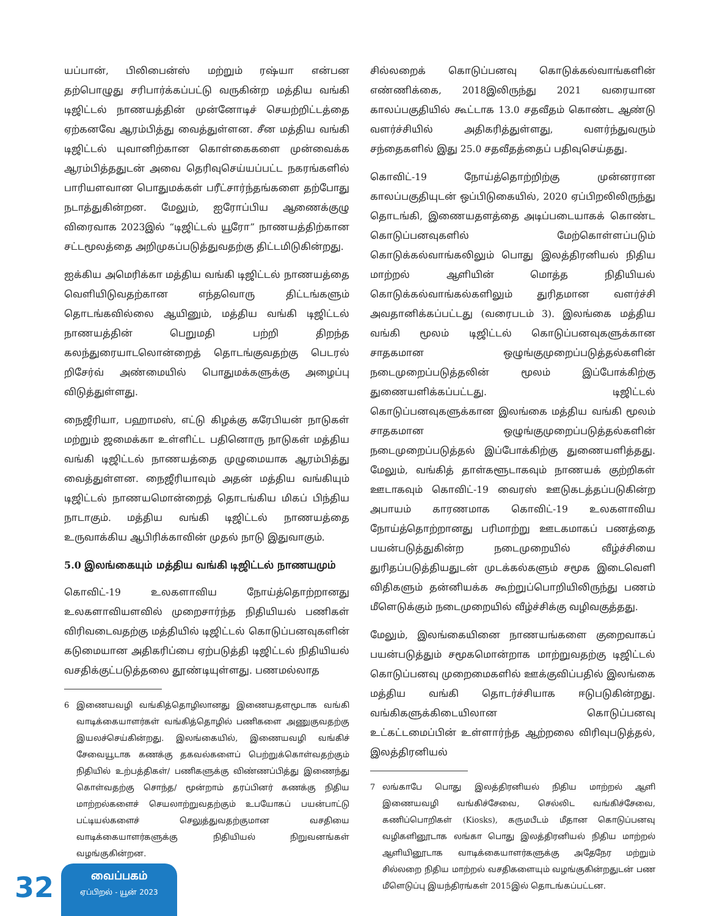யப்பான், பிலிபைன்ஸ் மற்றும் ரஷ்யா என்பன தற்பொழுது சரிபார்க்கப்பட்டு வருகின்ற மத்திய வங்கி டிஜிட்டல் நாணயத்தின் முன்னோடிச் செயற்றிட்டத்தை ஏற்கனவே ஆரம்பித்து வைத்துள்ளன. சீன மத்திய வங்கி டிஜிட்டல் யுவானிற்கான கொள்கைகளை முன்வைக்க ஆரம்பித்ததுடன் அவை தெரிவுசெய்யப்பட்ட நகரங்களில் பாரியளவான பொதுமக்கள் பரீட்சார்ந்தங்களை தற்போது நடாத்துகின்றன. மேலும், ஐரோப்பிய ஆணைக்குழு விரைவாக 2023இல் “டிஜிட்டல் யூரோ” நாணயத்திற்கான சட்டமூலத்தை அறிமுகப்படுத்துவதற்கு திட்டமிடுகின்றது.
ஐக்கிய அமெரிக்கா மத்திய வங்கி டிஜிட்டல் நாணயத்தை வெளியிடுவதற்கான எந்தவொரு திட்டங்களும் தொடங்கவில்லை ஆயினும், மத்திய வங்கி டிஜிட்டல் நாணயத்தின் பெறுமதி பற்றி திறந்த கலந்துரையாடலொன்றைத் தொடங்குவதற்கு பெடரல் றிசேர்வ் அண்மையில் பொதுமக்களுக்கு அழைப்பு விடுத்துள்ளது.
நைஜீரியா, பஹாமஸ், எட்டு கிழக்கு கரேபியன் நாடுகள் மற்றும் ஜமைக்கா உள்ளிட்ட பதினொரு நாடுகள் மத்திய வங்கி டிஜிட்டல் நாணயத்தை முழுமையாக ஆரம்பித்து வைத்துள்ளன. நைஜீரியாவும் அதன் மத்திய வங்கியும் டிஜிட்டல் நாணயமொன்றைத் தொடங்கிய மிகப் பிந்திய நாடாகும். மத்திய வங்கி டிஜிட்டல் நாணயத்தை உருவாக்கிய ஆபிரிக்காவின் முதல் நாடு இதுவாகும்.
5.0 இலங்கையும் மத்திய வங்கி டிஜிட்டல் நாணயமும்
கொவிட்-19 உலகளாவிய நோய்த்தொற்றானது உலகளாவியளவில் முறைசார்ந்த நிதியியல் பணிகள் விரிவடைவதற்கு மத்தியில் டிஜிட்டல் கொடுப்பனவுகளின் கடுமையான அதிகரிப்பை ஏற்படுத்தி டிஜிட்டல் நிதியியல் வசதிக்குட்படுத்தலை தூண்டியுள்ளது. பணமல்லாத
6 இணையவழி வங்கித்தொழிலானது இணையதளமூடாக வங்கி வாடிக்கையாளர்கள் வங்கித்தொழில் பணிகளை அணுகுவதற்கு இயலச்செய்கின்றது. இலங்கையில், இணையவழி வங்கிச் சேவையூடாக கணக்கு தகவல்களைப் பெற்றுக்கொள்வதற்கும் நிதியில் உற்பத்திகள்/ பணிகளுக்கு விண்ணப்பித்து இணைந்து கொள்வதற்கு சொந்த/ மூன்றாம் தரப்பினர் கணக்கு நிதிய மாற்றல்களைச் செயலாற்றுவதற்கும் உபயோகப் பயன்பாட்டு பட்டியல்களைச் செலுத்துவதற்குமான வசதியை வாடிக்கையாளர்களுக்கு நிதியியல் நிறுவனங்கள் வழங்குகின்றன.
சில்லறைக் கொடுப்பனவு கொடுக்கல்வாங்களின் எண்ணிக்கை, 2018இலிருந்து 2021 வரையான காலப்பகுதியில் கூட்டாக 13.0 சதவீதம் கொண்ட ஆண்டு வளர்ச்சியில் அதிகரித்துள்ளது, வளர்ந்துவரும் சந்தைகளில் இது 25.0 சதவீதத்தைப் பதிவுசெய்தது.
கொவிட்-19 நோய்த்தொற்றிற்கு முன்னரான காலப்பகுதியுடன் ஒப்பிடுகையில், 2020 ஏப்பிறலிலிருந்து தொடங்கி, இணையதளத்தை அடிப்படையாகக் கொண்ட கொடுப்பனவுகளில் மேற்கொள்ளப்படும் கொடுக்கல்வாங்கலிலும் பொது இலத்திரனியல் நிதிய மாற்றல் ஆளியின் மொத்த நிதியியல் கொடுக்கல்வாங்கல்களிலும் துரிதமான வளர்ச்சி அவதானிக்கப்பட்டது (வரைபடம் 3). இலங்கை மத்திய வங்கி மூலம் டிஜிட்டல் கொடுப்பனவுகளுக்கான சாதகமான ஒழுங்குமுறைப்படுத்தல்களின் நடைமுறைப்படுத்தலின் மூலம் இப்போக்கிற்கு துணையளிக்கப்பட்டது. டிஜிட்டல் கொடுப்பனவுகளுக்கான இலங்கை மத்திய வங்கி மூலம் சாதகமான ஒழுங்குமுறைப்படுத்தல்களின் நடைமுறைப்படுத்தல் இப்போக்கிற்கு துணையளித்தது. மேலும், வங்கித் தாள்களூடாகவும் நாணயக் குற்றிகள் ஊடாகவும் கொவிட்-19 வைரஸ் ஊடுகடத்தப்படுகின்ற அபாயம் காரணமாக கொவிட்-19 உலகளாவிய நோய்த்தொற்றானது பரிமாற்று ஊடகமாகப் பணத்தை பயன்படுத்துகின்ற நடைமுறையில் வீழ்ச்சியை துரிதப்படுத்தியதுடன் முடக்கல்களும் சமூக இடைவெளி விதிகளும் தன்னியக்க கூற்றுப்பொறியிலிருந்து பணம் மீளெடுக்கும் நடைமுறையில் வீழ்ச்சிக்கு வழிவகுத்தது.
மேலும், இலங்கையினை நாணயங்களை குறைவாகப் பயன்படுத்தும் சமூகமொன்றாக மாற்றுவதற்கு டிஜிட்டல் கொடுப்பனவு முறைமைகளில் ஊக்குவிப்பதில் இலங்கை மத்திய வங்கி தொடர்ச்சியாக ஈடுபடுகின்றது. வங்கிகளுக்கிடையிலான கொடுப்பனவு உட்கட்டமைப்பின் உள்ளார்ந்த ஆற்றலை விரிவுபடுத்தல், இலத்திரனியல்
7 லங்காபே பொது இலத்திரனியல் நிதிய மாற்றல் ஆளி இணையவழி வங்கிச்சேவை, செல்லிட வங்கிச்சேவை, கணிப்பொறிகள் (Kiosks), கருமபீடம் மீதான கொடுப்பனவு வழிகளினூடாக லங்கா பொது இலத்திரனியல் நிதிய மாற்றல் ஆளியினூடாக வாடிக்கையாளர்களுக்கு அதேநேர மற்றும் சில்லறை நிதிய மாற்றல் வசதிகளையும் வழங்குகின்றதுடன் பண மீளெடுப்பு இயந்திரங்கள் 2015இல் தொடங்கப்பட்டன.
32
வைப்பகம்
ஏப்பிறல் - யூன் 2023